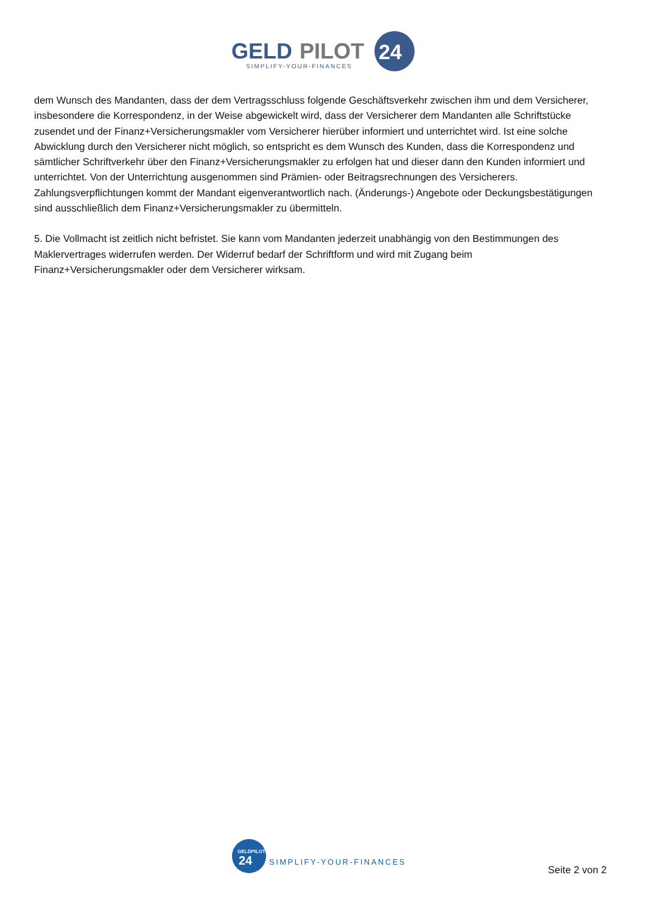GELD
PILOT
24
SIMPLIFY-YOUR-FINANCES
dem Wunsch des Mandanten, dass der dem Vertragsschluss folgende Geschäftsverkehr zwischen ihm und dem Versicherer, insbesondere die Korrespondenz, in der Weise abgewickelt wird, dass der Versicherer dem Mandanten alle Schriftstücke zusendet und der Finanz+Versicherungsmakler vom Versicherer hierüber informiert und unterrichtet wird. Ist eine solche Abwicklung durch den Versicherer nicht möglich, so entspricht es dem Wunsch des Kunden, dass die Korrespondenz und sämtlicher Schriftverkehr über den Finanz+Versicherungsmakler zu erfolgen hat und dieser dann den Kunden informiert und unterrichtet. Von der Unterrichtung ausgenommen sind Prämien- oder Beitragsrechnungen des Versicherers. Zahlungsverpflichtungen kommt der Mandant eigenverantwortlich nach. (Änderungs-) Angebote oder Deckungsbestätigungen sind ausschließlich dem Finanz+Versicherungsmakler zu übermitteln.
5. Die Vollmacht ist zeitlich nicht befristet. Sie kann vom Mandanten jederzeit unabhängig von den Bestimmungen des Maklervertrages widerrufen werden. Der Widerruf bedarf der Schriftform und wird mit Zugang beim Finanz+Versicherungsmakler oder dem Versicherer wirksam.
GELDPILOT
24
SIMPLIFY-YOUR-FINANCES
Seite 2 von 2